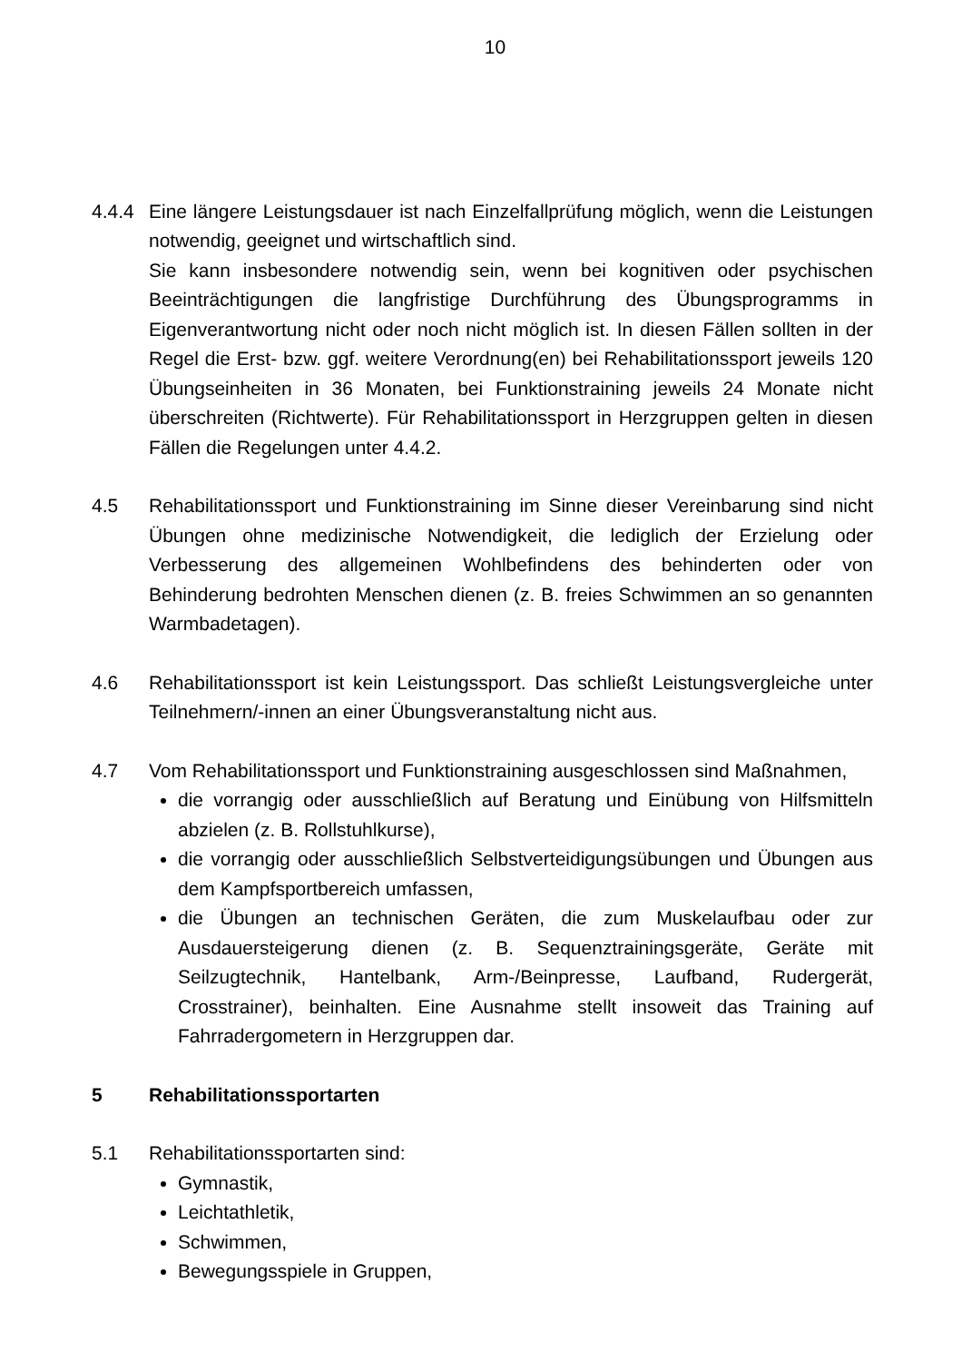10
4.4.4 Eine längere Leistungsdauer ist nach Einzelfallprüfung möglich, wenn die Leistungen notwendig, geeignet und wirtschaftlich sind.
Sie kann insbesondere notwendig sein, wenn bei kognitiven oder psychischen Beeinträchtigungen die langfristige Durchführung des Übungsprogramms in Eigenverantwortung nicht oder noch nicht möglich ist. In diesen Fällen sollten in der Regel die Erst- bzw. ggf. weitere Verordnung(en) bei Rehabilitationssport jeweils 120 Übungseinheiten in 36 Monaten, bei Funktionstraining jeweils 24 Monate nicht überschreiten (Richtwerte). Für Rehabilitationssport in Herzgruppen gelten in diesen Fällen die Regelungen unter 4.4.2.
4.5 Rehabilitationssport und Funktionstraining im Sinne dieser Vereinbarung sind nicht Übungen ohne medizinische Notwendigkeit, die lediglich der Erzielung oder Verbesserung des allgemeinen Wohlbefindens des behinderten oder von Behinderung bedrohten Menschen dienen (z. B. freies Schwimmen an so genannten Warmbadetagen).
4.6 Rehabilitationssport ist kein Leistungssport. Das schließt Leistungsvergleiche unter Teilnehmern/-innen an einer Übungsveranstaltung nicht aus.
4.7 Vom Rehabilitationssport und Funktionstraining ausgeschlossen sind Maßnahmen,
die vorrangig oder ausschließlich auf Beratung und Einübung von Hilfsmitteln abzielen (z. B. Rollstuhlkurse),
die vorrangig oder ausschließlich Selbstverteidigungsübungen und Übungen aus dem Kampfsportbereich umfassen,
die Übungen an technischen Geräten, die zum Muskelaufbau oder zur Ausdauersteigerung dienen (z. B. Sequenztrainingsgeräte, Geräte mit Seilzugtechnik, Hantelbank, Arm-/Beinpresse, Laufband, Rudergerät, Crosstrainer), beinhalten. Eine Ausnahme stellt insoweit das Training auf Fahrradergometern in Herzgruppen dar.
5 Rehabilitationssportarten
5.1 Rehabilitationssportarten sind:
Gymnastik,
Leichtathletik,
Schwimmen,
Bewegungsspiele in Gruppen,